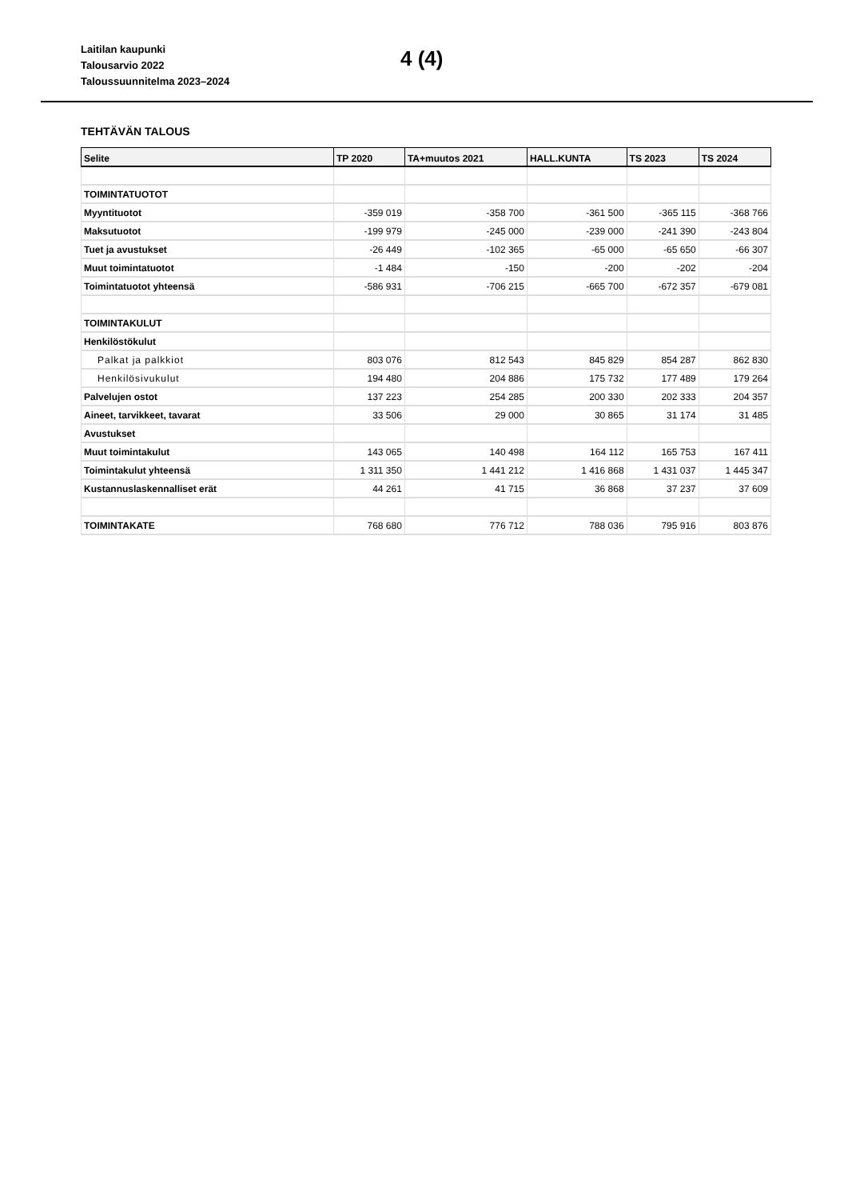Laitilan kaupunki
Talousarvio 2022
Taloussuunnitelma 2023–2024
4 (4)
TEHTÄVÄN TALOUS
| Selite | TP 2020 | TA+muutos 2021 | HALL.KUNTA | TS 2023 | TS 2024 |
| --- | --- | --- | --- | --- | --- |
| TOIMINTATUOTOT | | | | | |
| Myyntituotot | -359 019 | -358 700 | -361 500 | -365 115 | -368 766 |
| Maksutuotot | -199 979 | -245 000 | -239 000 | -241 390 | -243 804 |
| Tuet ja avustukset | -26 449 | -102 365 | -65 000 | -65 650 | -66 307 |
| Muut toimintatuotot | -1 484 | -150 | -200 | -202 | -204 |
| Toimintatuotot yhteensä | -586 931 | -706 215 | -665 700 | -672 357 | -679 081 |
| TOIMINTAKULUT | | | | | |
| Henkilöstökulut | | | | | |
| Palkat ja palkkiot | 803 076 | 812 543 | 845 829 | 854 287 | 862 830 |
| Henkilösivukulut | 194 480 | 204 886 | 175 732 | 177 489 | 179 264 |
| Palvelujen ostot | 137 223 | 254 285 | 200 330 | 202 333 | 204 357 |
| Aineet, tarvikkeet, tavarat | 33 506 | 29 000 | 30 865 | 31 174 | 31 485 |
| Avustukset | | | | | |
| Muut toimintakulut | 143 065 | 140 498 | 164 112 | 165 753 | 167 411 |
| Toimintakulut yhteensä | 1 311 350 | 1 441 212 | 1 416 868 | 1 431 037 | 1 445 347 |
| Kustannuslaskennalliset erät | 44 261 | 41 715 | 36 868 | 37 237 | 37 609 |
| TOIMINTAKATE | 768 680 | 776 712 | 788 036 | 795 916 | 803 876 |